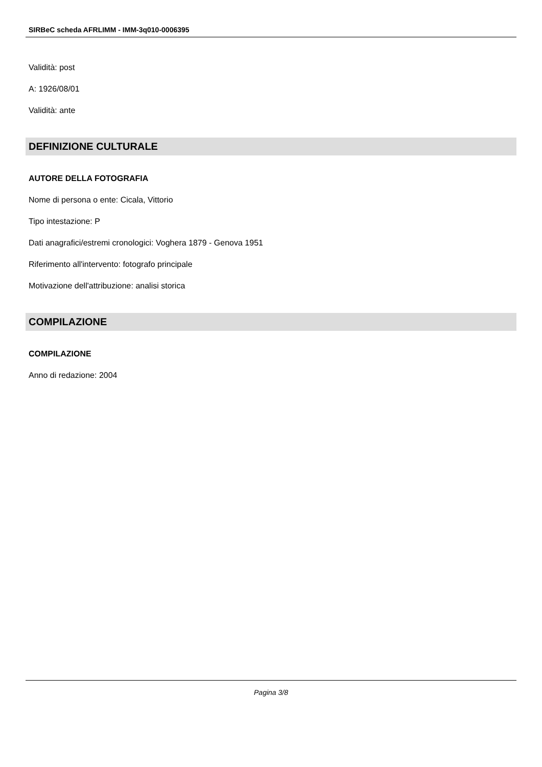SIRBeC scheda AFRLIMM - IMM-3q010-0006395
Validità: post
A: 1926/08/01
Validità: ante
DEFINIZIONE CULTURALE
AUTORE DELLA FOTOGRAFIA
Nome di persona o ente: Cicala, Vittorio
Tipo intestazione: P
Dati anagrafici/estremi cronologici: Voghera 1879 - Genova 1951
Riferimento all'intervento: fotografo principale
Motivazione dell'attribuzione: analisi storica
COMPILAZIONE
COMPILAZIONE
Anno di redazione: 2004
Pagina 3/8